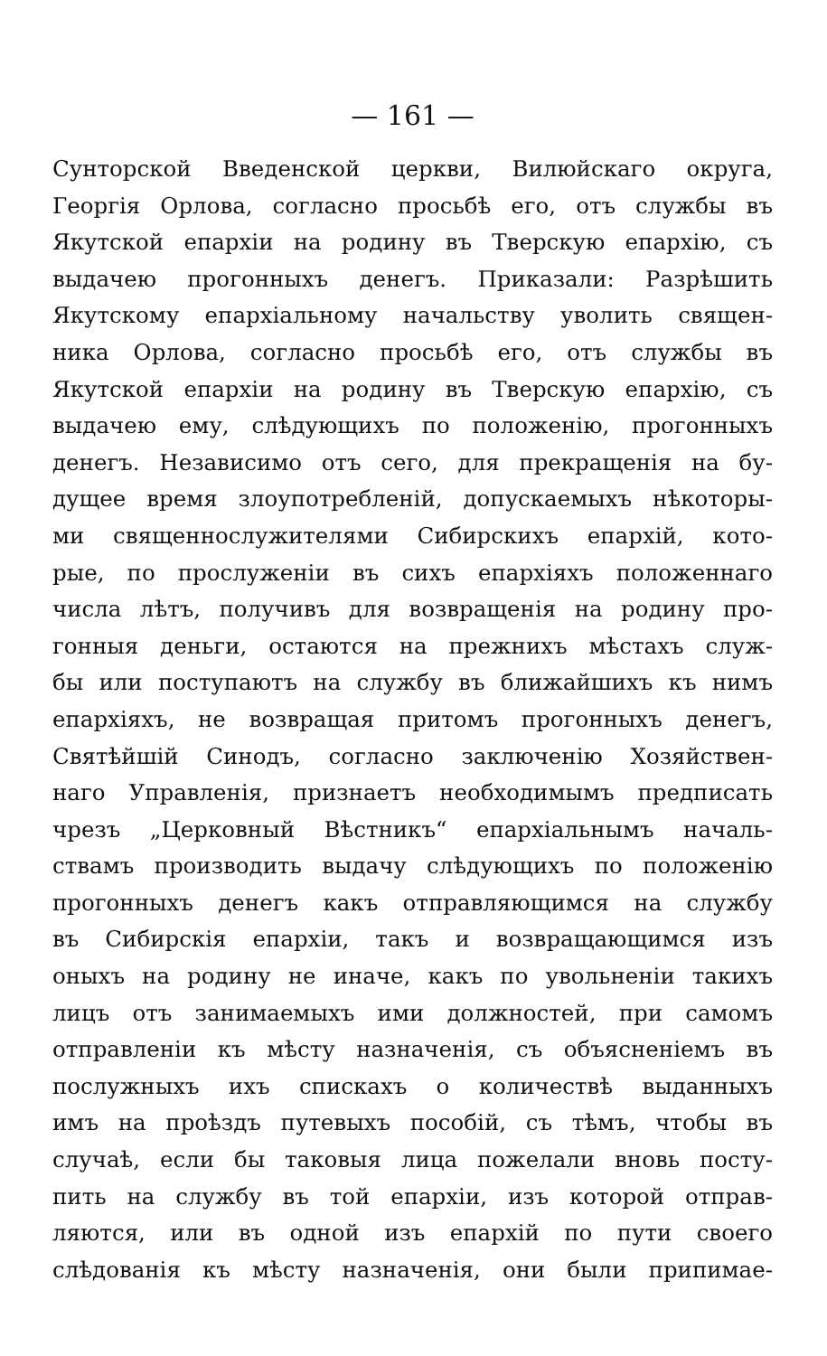— 161 —
Сунторской Введенской церкви, Вилюйскаго округа,
Георгія Орлова, согласно просьбѣ его, отъ службы въ
Якутской епархіи на родину въ Тверскую епархію, съ
выдачею прогонныхъ денегъ. Приказали: Разрѣшить
Якутскому епархіальному начальству уволить священ-
ника Орлова, согласно просьбѣ его, отъ службы въ
Якутской епархіи на родину въ Тверскую епархію, съ
выдачею ему, слѣдующихъ по положенію, прогонныхъ
денегъ. Независимо отъ сего, для прекращенія на бу-
дущее время злоупотребленій, допускаемыхъ нѣкоторы-
ми священнослужителями Сибирскихъ епархій, кото-
рые, по прослуженіи въ сихъ епархіяхъ положеннаго
числа лѣтъ, получивъ для возвращенія на родину про-
гонныя деньги, остаются на прежнихъ мѣстахъ служ-
бы или поступаютъ на службу въ ближайшихъ къ нимъ
епархіяхъ, не возвращая притомъ прогонныхъ денегъ,
Святѣйшій Синодъ, согласно заключенію Хозяйствен-
наго Управленія, признаетъ необходимымъ предписать
чрезъ „Церковный Вѣстникъ“ епархіальнымъ началь-
ствамъ производить выдачу слѣдующихъ по положенію
прогонныхъ денегъ какъ отправляющимся на службу
въ Сибирскія епархіи, такъ и возвращающимся изъ
оныхъ на родину не иначе, какъ по увольненіи такихъ
лицъ отъ занимаемыхъ ими должностей, при самомъ
отправленіи къ мѣсту назначенія, съ объясненіемъ въ
послужныхъ ихъ спискахъ о количествѣ выданныхъ
имъ на проѣздъ путевыхъ пособій, съ тѣмъ, чтобы въ
случаѣ, если бы таковыя лица пожелали вновь посту-
пить на службу въ той епархіи, изъ которой отправ-
ляются, или въ одной изъ епархій по пути своего
слѣдованія къ мѣсту назначенія, они были припимае-